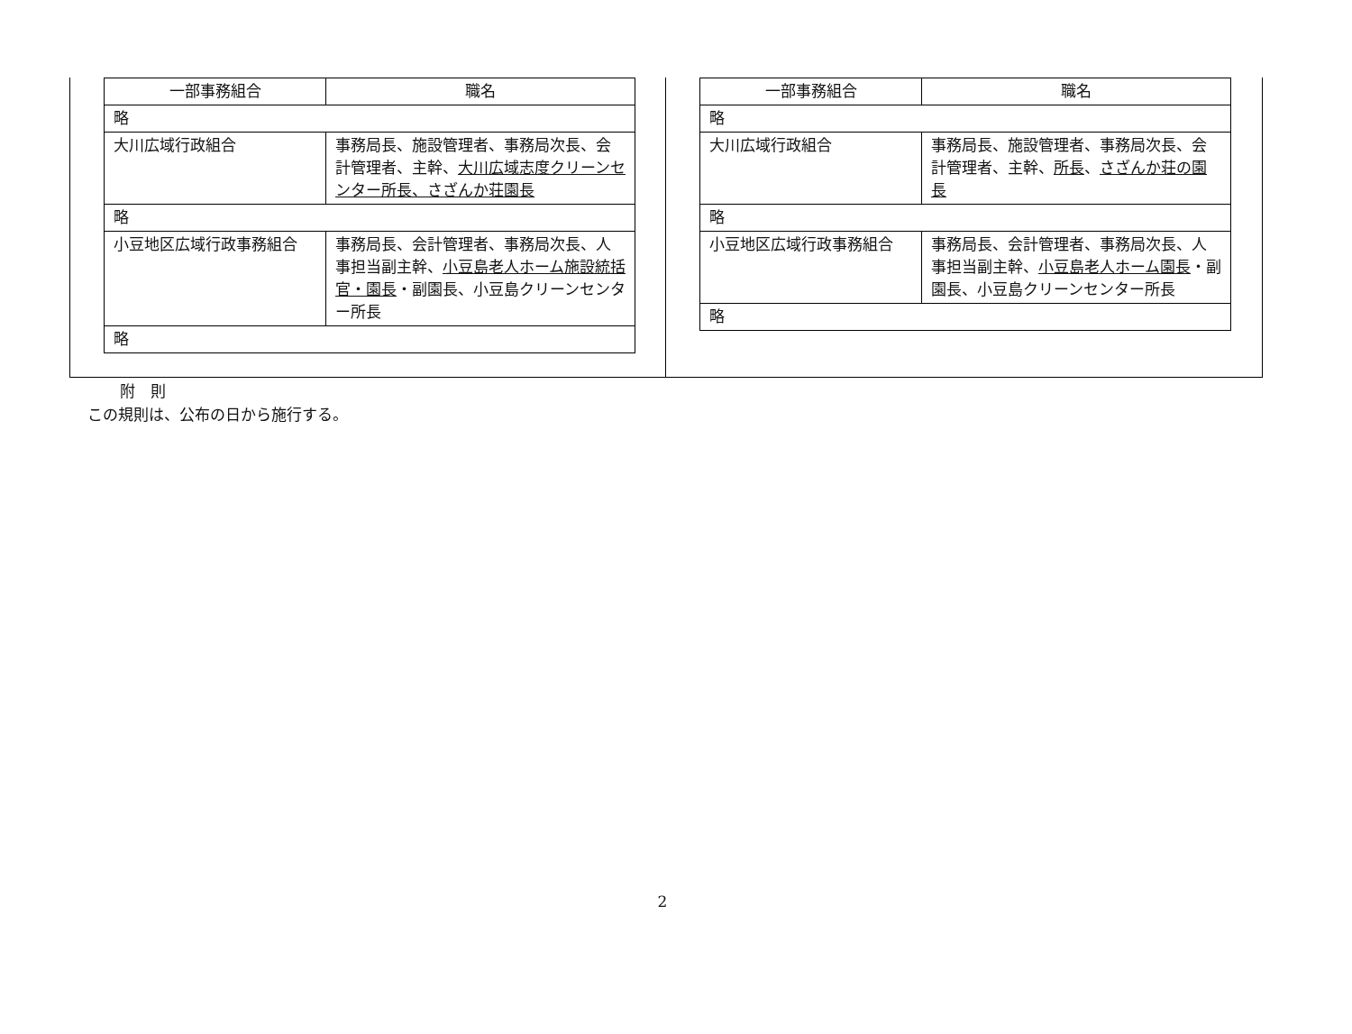| 一部事務組合 | 職名 |
| --- | --- |
| 略 | |
| 大川広域行政組合 | 事務局長、施設管理者、事務局次長、会計管理者、主幹、 大川広域志度クリーンセンター所長、 さざんか荘園長 |
| 略 | |
| 小豆地区広域行政事務組合 | 事務局長、会計管理者、事務局次長、人事担当副主幹、 小豆島老人ホーム施設統括官・園長 ・副園長、小豆島クリーンセンター所長 |
| 略 | |
| 一部事務組合 | 職名 |
| --- | --- |
| 略 | |
| 大川広域行政組合 | 事務局長、施設管理者、事務局次長、会計管理者、主幹、 所長 、 さざんか荘の園長 |
| 略 | |
| 小豆地区広域行政事務組合 | 事務局長、会計管理者、事務局次長、人事担当副主幹、 小豆島老人ホーム園長 ・副園長、小豆島クリーンセンター所長 |
| 略 | |
附　則
この規則は、公布の日から施行する。
2